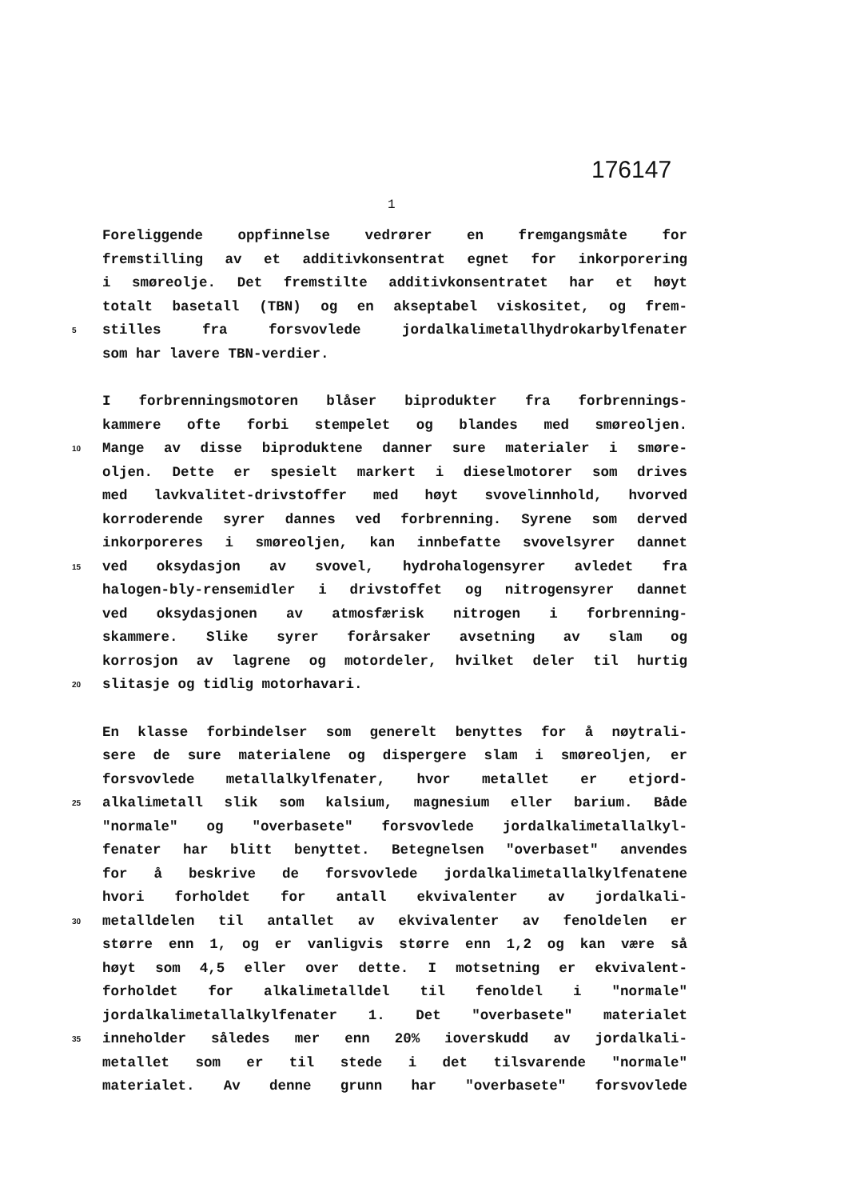176147
1
Foreliggende oppfinnelse vedrører en fremgangsmåte for
fremstilling av et additivkonsentrat egnet for inkorporering
i smøreolje. Det fremstilte additivkonsentratet har et høyt
totalt basetall (TBN) og en akseptabel viskositet, og frem-
5 stilles fra forsvovlede jordalkalimetallhydrokarbylfenater
som har lavere TBN-verdier.
I forbrenningsmotoren blåser biprodukter fra forbrennings-
kammere ofte forbi stempelet og blandes med smøreoljen.
10 Mange av disse biproduktene danner sure materialer i smøre-
oljen. Dette er spesielt markert i dieselmotorer som drives
med lavkvalitet-drivstoffer med høyt svovelinnhold, hvorved
korroderende syrer dannes ved forbrenning. Syrene som derved
inkorporeres i smøreoljen, kan innbefatte svovelsyrer dannet
15 ved oksydasjon av svovel, hydrohalogensyrer avledet fra
halogen-bly-rensemidler i drivstoffet og nitrogensyrer dannet
ved oksydasjonen av atmosfærisk nitrogen i forbrenning-
skammere. Slike syrer forårsaker avsetning av slam og
korrosjon av lagrene og motordeler, hvilket deler til hurtig
20 slitasje og tidlig motorhavari.
En klasse forbindelser som generelt benyttes for å nøytrali-
sere de sure materialene og dispergere slam i smøreoljen, er
forsvovlede metallalkylfenater, hvor metallet er etjord-
25 alkalimetall slik som kalsium, magnesium eller barium. Både
"normale" og "overbasete" forsvovlede jordalkalimetallalkyl-
fenater har blitt benyttet. Betegnelsen "overbaset" anvendes
for å beskrive de forsvovlede jordalkalimetallalkylfenatene
hvori forholdet for antall ekvivalenter av jordalkali-
30 metalldelen til antallet av ekvivalenter av fenoldelen er
større enn 1, og er vanligvis større enn 1,2 og kan være så
høyt som 4,5 eller over dette. I motsetning er ekvivalent-
forholdet for alkalimetalldel til fenoldel i "normale"
jordalkalimetallalkylfenater 1. Det "overbasete" materialet
35 inneholder således mer enn 20% ioverskudd av jordalkali-
metallet som er til stede i det tilsvarende "normale"
materialet. Av denne grunn har "overbasete" forsvovlede